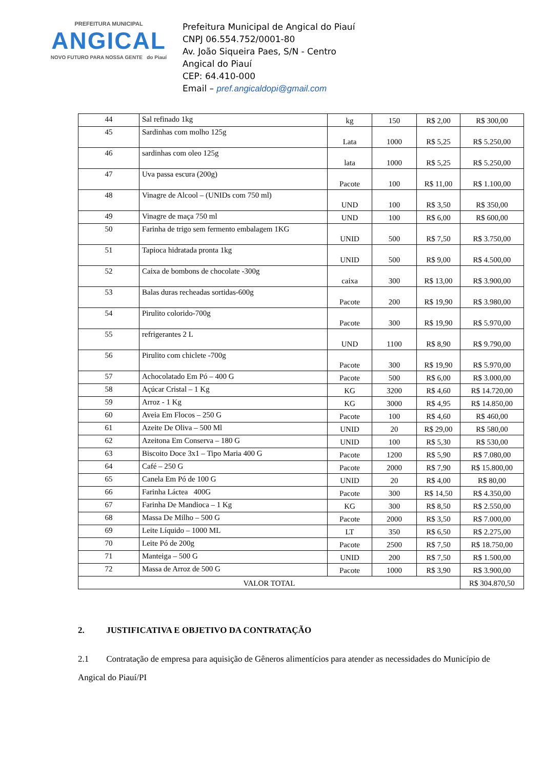PREFEITURA MUNICIPAL
ANGICAL
NOVO FUTURO PARA NOSSA GENTE do Piauí
Prefeitura Municipal de Angical do Piauí
CNPJ 06.554.752/0001-80
Av. João Siqueira Paes, S/N - Centro
Angical do Piauí
CEP: 64.410-000
Email – pref.angicaldopi@gmail.com
| 44 | Sal refinado 1kg | kg | 150 | R$ 2,00 | R$ 300,00 |
| 45 | Sardinhas com molho 125g | Lata | 1000 | R$ 5,25 | R$ 5.250,00 |
| 46 | sardinhas com oleo 125g | lata | 1000 | R$ 5,25 | R$ 5.250,00 |
| 47 | Uva passa escura (200g) | Pacote | 100 | R$ 11,00 | R$ 1.100,00 |
| 48 | Vinagre de Alcool – (UNIDs com 750 ml) | UND | 100 | R$ 3,50 | R$ 350,00 |
| 49 | Vinagre de maça 750 ml | UND | 100 | R$ 6,00 | R$ 600,00 |
| 50 | Farinha de trigo sem fermento embalagem 1KG | UNID | 500 | R$ 7,50 | R$ 3.750,00 |
| 51 | Tapioca hidratada pronta 1kg | UNID | 500 | R$ 9,00 | R$ 4.500,00 |
| 52 | Caixa de bombons de chocolate -300g | caixa | 300 | R$ 13,00 | R$ 3.900,00 |
| 53 | Balas duras recheadas sortidas-600g | Pacote | 200 | R$ 19,90 | R$ 3.980,00 |
| 54 | Pirulito colorido-700g | Pacote | 300 | R$ 19,90 | R$ 5.970,00 |
| 55 | refrigerantes 2 L | UND | 1100 | R$ 8,90 | R$ 9.790,00 |
| 56 | Pirulito com chiclete -700g | Pacote | 300 | R$ 19,90 | R$ 5.970,00 |
| 57 | Achocolatado Em Pó – 400 G | Pacote | 500 | R$ 6,00 | R$ 3.000,00 |
| 58 | Açúcar Cristal – 1 Kg | KG | 3200 | R$ 4,60 | R$ 14.720,00 |
| 59 | Arroz - 1 Kg | KG | 3000 | R$ 4,95 | R$ 14.850,00 |
| 60 | Aveia Em Flocos – 250 G | Pacote | 100 | R$ 4,60 | R$ 460,00 |
| 61 | Azeite De Oliva – 500 Ml | UNID | 20 | R$ 29,00 | R$ 580,00 |
| 62 | Azeitona Em Conserva – 180 G | UNID | 100 | R$ 5,30 | R$ 530,00 |
| 63 | Biscoito Doce 3x1 – Tipo Maria 400 G | Pacote | 1200 | R$ 5,90 | R$ 7.080,00 |
| 64 | Café – 250 G | Pacote | 2000 | R$ 7,90 | R$ 15.800,00 |
| 65 | Canela Em Pó de 100 G | UNID | 20 | R$ 4,00 | R$ 80,00 |
| 66 | Farinha Láctea 400G | Pacote | 300 | R$ 14,50 | R$ 4.350,00 |
| 67 | Farinha De Mandioca – 1 Kg | KG | 300 | R$ 8,50 | R$ 2.550,00 |
| 68 | Massa De Milho – 500 G | Pacote | 2000 | R$ 3,50 | R$ 7.000,00 |
| 69 | Leite Líquido – 1000 ML | LT | 350 | R$ 6,50 | R$ 2.275,00 |
| 70 | Leite Pó de 200g | Pacote | 2500 | R$ 7,50 | R$ 18.750,00 |
| 71 | Manteiga – 500 G | UNID | 200 | R$ 7,50 | R$ 1.500,00 |
| 72 | Massa de Arroz de 500 G | Pacote | 1000 | R$ 3,90 | R$ 3.900,00 |
| VALOR TOTAL | | | | | R$ 304.870,50 |
2. JUSTIFICATIVA E OBJETIVO DA CONTRATAÇÃO
2.1 Contratação de empresa para aquisição de Gêneros alimentícios para atender as necessidades do Município de Angical do Piauí/PI